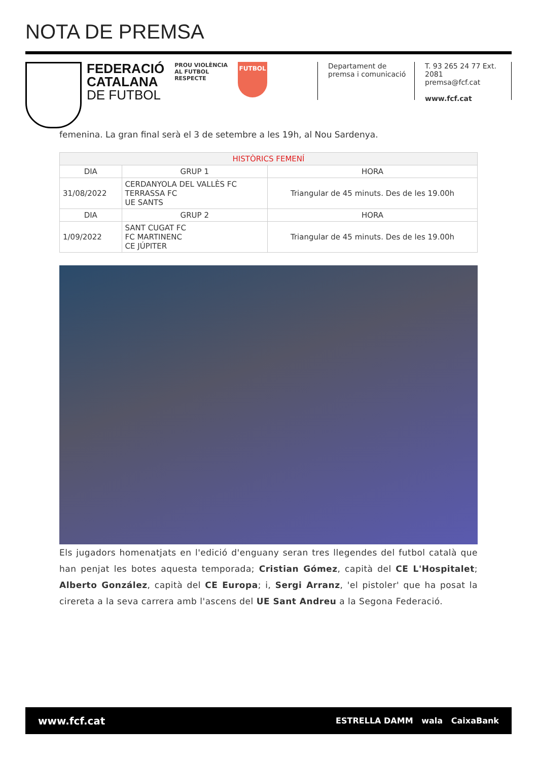NOTA DE PREMSA
FEDERACIÓ
CATALANA
DE FUTBOL
PROU VIOLÈNCIA
AL FUTBOL
RESPECTE
FUTBOL
Departament de
premsa i comunicació
T. 93 265 24 77 Ext. 2081
premsa@fcf.cat
www.fcf.cat
femenina. La gran final serà el 3 de setembre a les 19h, al Nou Sardenya.
| HISTÒRICS FEMENÍ | | |
| --- | --- | --- |
| DIA | GRUP 1 | HORA |
| 31/08/2022 | CERDANYOLA DEL VALLÈS FC TERRASSA FC UE SANTS | Triangular de 45 minuts. Des de les 19.00h |
| DIA | GRUP 2 | HORA |
| 1/09/2022 | SANT CUGAT FC FC MARTINENC CE JÚPITER | Triangular de 45 minuts. Des de les 19.00h |
Els jugadors homenatjats en l'edició d'enguany seran tres llegendes del futbol català que han penjat les botes aquesta temporada; Cristian Gómez, capità del CE L'Hospitalet; Alberto González, capità del CE Europa; i, Sergi Arranz, 'el pistoler' que ha posat la cirereta a la seva carrera amb l'ascens del UE Sant Andreu a la Segona Federació.
www.fcf.cat ESTRELLA DAMM wala CaixaBank